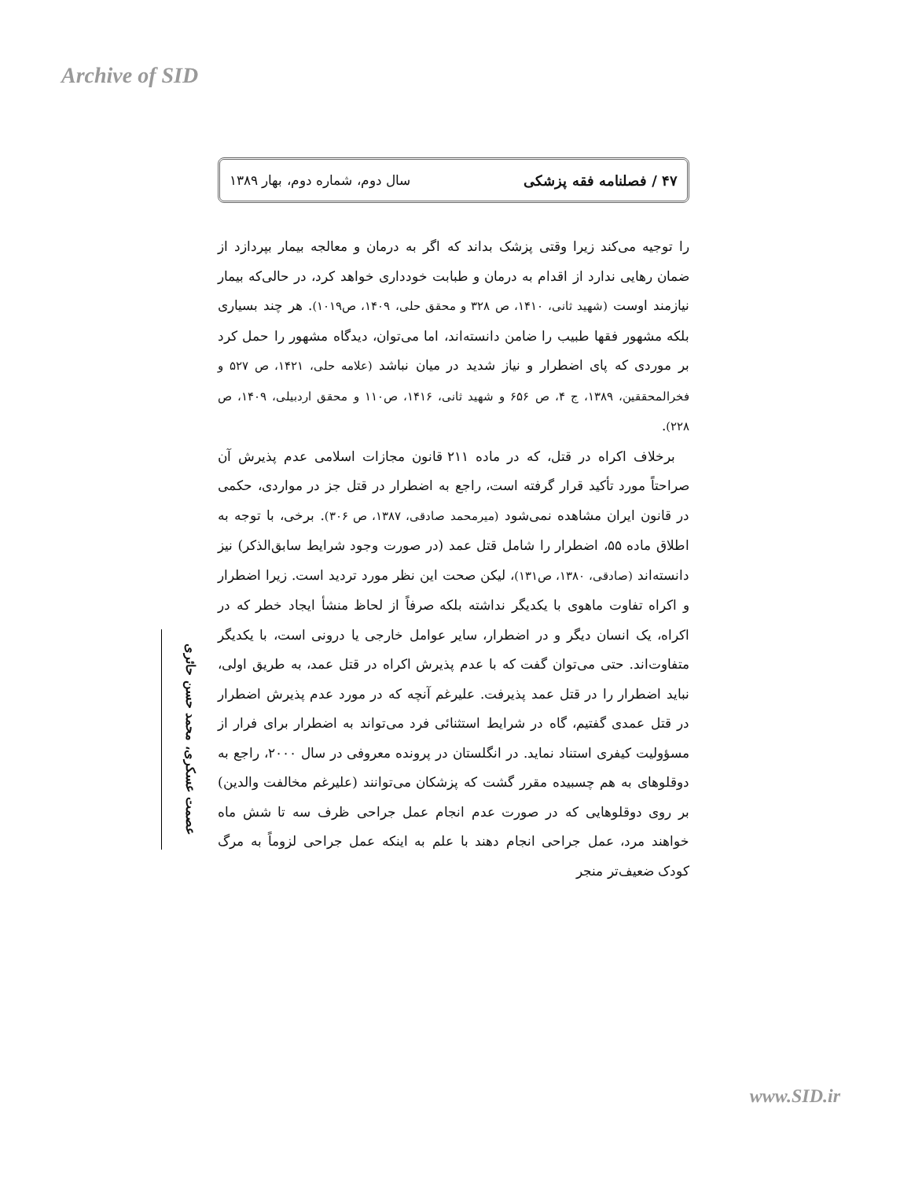Archive of SID
۴۷ / فصلنامه فقه پزشکی سال دوم، شماره دوم، بهار ۱۳۸۹
را توجیه می‌کند زیرا وقتی پزشک بداند که اگر به درمان و معالجه بیمار بپردازد از ضمان رهایی ندارد از اقدام به درمان و طبابت خودداری خواهد کرد، در حالی‌که بیمار نیازمند اوست (شهید ثانی، ۱۴۱۰، ص ۳۲۸ و محقق حلی، ۱۴۰۹، ص۱۰۱۹). هر چند بسیاری بلکه مشهور فقها طبیب را ضامن دانسته‌اند، اما می‌توان، دیدگاه مشهور را حمل کرد بر موردی که پای اضطرار و نیاز شدید در میان نباشد (علامه حلی، ۱۴۲۱، ص ۵۲۷ و فخرالمحققین، ۱۳۸۹، ج ۴، ص ۶۵۶ و شهید ثانی، ۱۴۱۶، ص۱۱۰ و محقق اردبیلی، ۱۴۰۹، ص ۲۲۸).
برخلاف اکراه در قتل، که در ماده ۲۱۱ قانون مجازات اسلامی عدم پذیرش آن صراحتاً مورد تأکید قرار گرفته است، راجع به اضطرار در قتل جز در مواردی، حکمی در قانون ایران مشاهده نمی‌شود (میرمحمد صادقی، ۱۳۸۷، ص ۳۰۶). برخی، با توجه به اطلاق ماده ۵۵، اضطرار را شامل قتل عمد (در صورت وجود شرایط سابق‌الذکر) نیز دانسته‌اند (صادقی، ۱۳۸۰، ص۱۳۱)، لیکن صحت این نظر مورد تردید است. زیرا اضطرار و اکراه تفاوت ماهوی با یکدیگر نداشته بلکه صرفاً از لحاظ منشأ ایجاد خطر که در اکراه، یک انسان دیگر و در اضطرار، سایر عوامل خارجی یا درونی است، با یکدیگر متفاوت‌اند. حتی می‌توان گفت که با عدم پذیرش اکراه در قتل عمد، به طریق اولی، نباید اضطرار را در قتل عمد پذیرفت. علیرغم آنچه که در مورد عدم پذیرش اضطرار در قتل عمدی گفتیم، گاه در شرایط استثنائی فرد می‌تواند به اضطرار برای فرار از مسؤولیت کیفری استناد نماید. در انگلستان در پرونده معروفی در سال ۲۰۰۰، راجع به دوقلوهای به هم چسبیده مقرر گشت که پزشکان می‌توانند (علیرغم مخالفت والدین) بر روی دوقلوهایی که در صورت عدم انجام عمل جراحی ظرف سه تا شش ماه خواهند مرد، عمل جراحی انجام دهند با علم به اینکه عمل جراحی لزوماً به مرگ کودک ضعیف‌تر منجر
عصمت عسکری، محمد حسن حائری
www.SID.ir